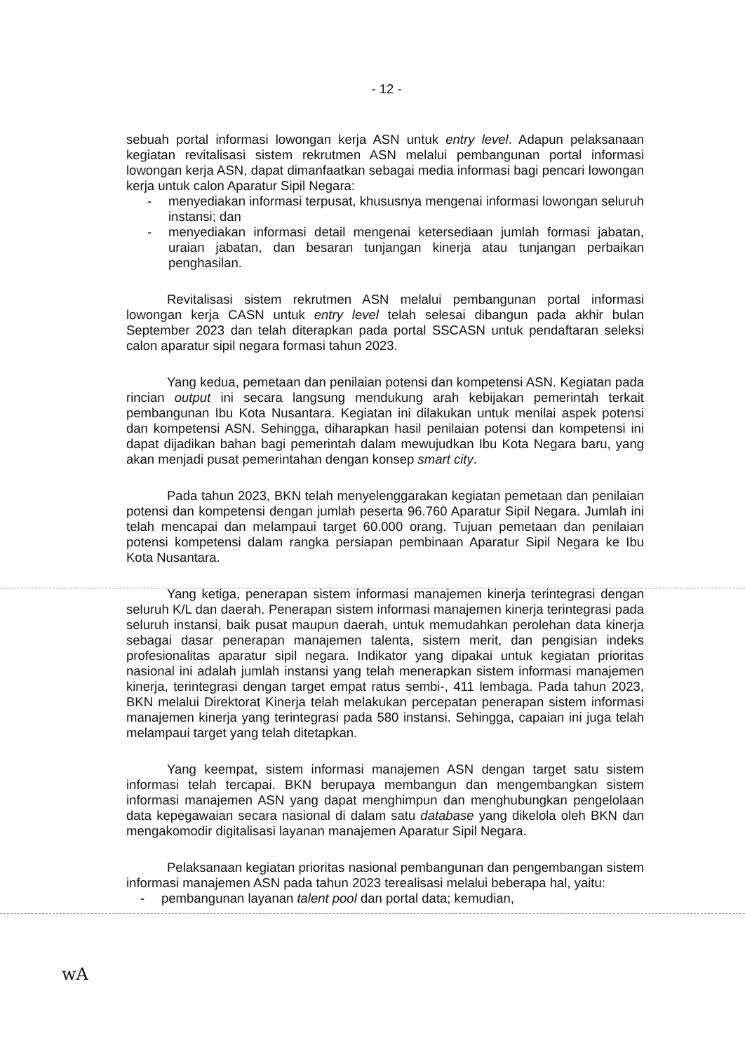- 12 -
sebuah portal informasi lowongan kerja ASN untuk entry level. Adapun pelaksanaan kegiatan revitalisasi sistem rekrutmen ASN melalui pembangunan portal informasi lowongan kerja ASN, dapat dimanfaatkan sebagai media informasi bagi pencari lowongan kerja untuk calon Aparatur Sipil Negara:
- menyediakan informasi terpusat, khususnya mengenai informasi lowongan seluruh instansi; dan
- menyediakan informasi detail mengenai ketersediaan jumlah formasi jabatan, uraian jabatan, dan besaran tunjangan kinerja atau tunjangan perbaikan penghasilan.
Revitalisasi sistem rekrutmen ASN melalui pembangunan portal informasi lowongan kerja CASN untuk entry level telah selesai dibangun pada akhir bulan September 2023 dan telah diterapkan pada portal SSCASN untuk pendaftaran seleksi calon aparatur sipil negara formasi tahun 2023.
Yang kedua, pemetaan dan penilaian potensi dan kompetensi ASN. Kegiatan pada rincian output ini secara langsung mendukung arah kebijakan pemerintah terkait pembangunan Ibu Kota Nusantara. Kegiatan ini dilakukan untuk menilai aspek potensi dan kompetensi ASN. Sehingga, diharapkan hasil penilaian potensi dan kompetensi ini dapat dijadikan bahan bagi pemerintah dalam mewujudkan Ibu Kota Negara baru, yang akan menjadi pusat pemerintahan dengan konsep smart city.
Pada tahun 2023, BKN telah menyelenggarakan kegiatan pemetaan dan penilaian potensi dan kompetensi dengan jumlah peserta 96.760 Aparatur Sipil Negara. Jumlah ini telah mencapai dan melampaui target 60.000 orang. Tujuan pemetaan dan penilaian potensi kompetensi dalam rangka persiapan pembinaan Aparatur Sipil Negara ke Ibu Kota Nusantara.
Yang ketiga, penerapan sistem informasi manajemen kinerja terintegrasi dengan seluruh K/L dan daerah. Penerapan sistem informasi manajemen kinerja terintegrasi pada seluruh instansi, baik pusat maupun daerah, untuk memudahkan perolehan data kinerja sebagai dasar penerapan manajemen talenta, sistem merit, dan pengisian indeks profesionalitas aparatur sipil negara. Indikator yang dipakai untuk kegiatan prioritas nasional ini adalah jumlah instansi yang telah menerapkan sistem informasi manajemen kinerja, terintegrasi dengan target empat ratus sembi-, 411 lembaga. Pada tahun 2023, BKN melalui Direktorat Kinerja telah melakukan percepatan penerapan sistem informasi manajemen kinerja yang terintegrasi pada 580 instansi. Sehingga, capaian ini juga telah melampaui target yang telah ditetapkan.
Yang keempat, sistem informasi manajemen ASN dengan target satu sistem informasi telah tercapai. BKN berupaya membangun dan mengembangkan sistem informasi manajemen ASN yang dapat menghimpun dan menghubungkan pengelolaan data kepegawaian secara nasional di dalam satu database yang dikelola oleh BKN dan mengakomodir digitalisasi layanan manajemen Aparatur Sipil Negara.
Pelaksanaan kegiatan prioritas nasional pembangunan dan pengembangan sistem informasi manajemen ASN pada tahun 2023 terealisasi melalui beberapa hal, yaitu:
- pembangunan layanan talent pool dan portal data; kemudian,
wA